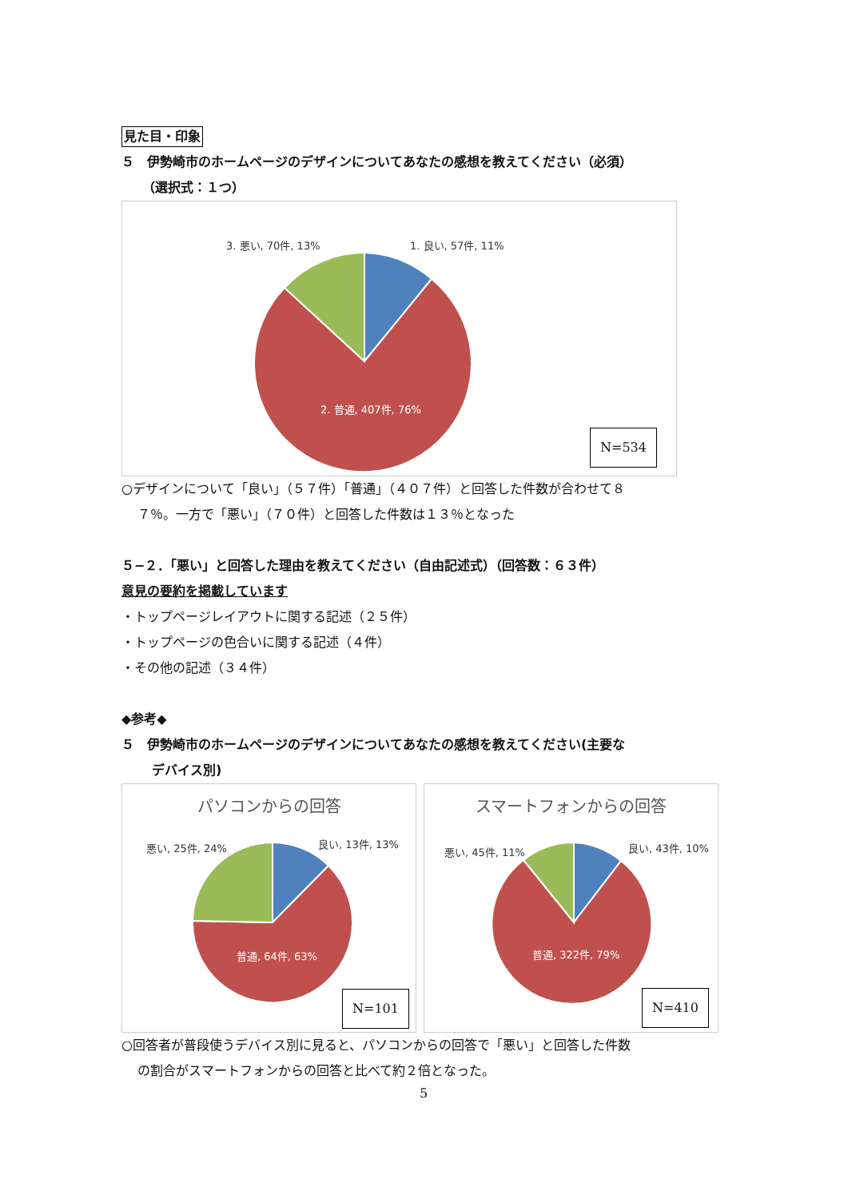見た目・印象
５　伊勢崎市のホームページのデザインについてあなたの感想を教えてください（必須）
（選択式：１つ）
3. 悪い, 70件, 13% 1. 良い, 57件, 11%
2. 普通, 407件, 76%
N=534
○デザインについて「良い」（５７件）「普通」（４０７件）と回答した件数が合わせて８
７％。一方で「悪い」（７０件）と回答した件数は１３％となった
５−２．「悪い」と回答した理由を教えてください（自由記述式）（回答数：６３件）
意見の要約を掲載しています
・トップページレイアウトに関する記述（２５件）
・トップページの色合いに関する記述（４件）
・その他の記述（３４件）
◆参考◆
５　伊勢崎市のホームページのデザインについてあなたの感想を教えてください(主要な
デバイス別)
パソコンからの回答
悪い, 25件, 24% 良い, 13件, 13%
普通, 64件, 63%
N=101
スマートフォンからの回答
悪い, 45件, 11% 良い, 43件, 10%
普通, 322件, 79%
N=410
○回答者が普段使うデバイス別に見ると、パソコンからの回答で「悪い」と回答した件数
の割合がスマートフォンからの回答と比べて約２倍となった。
5